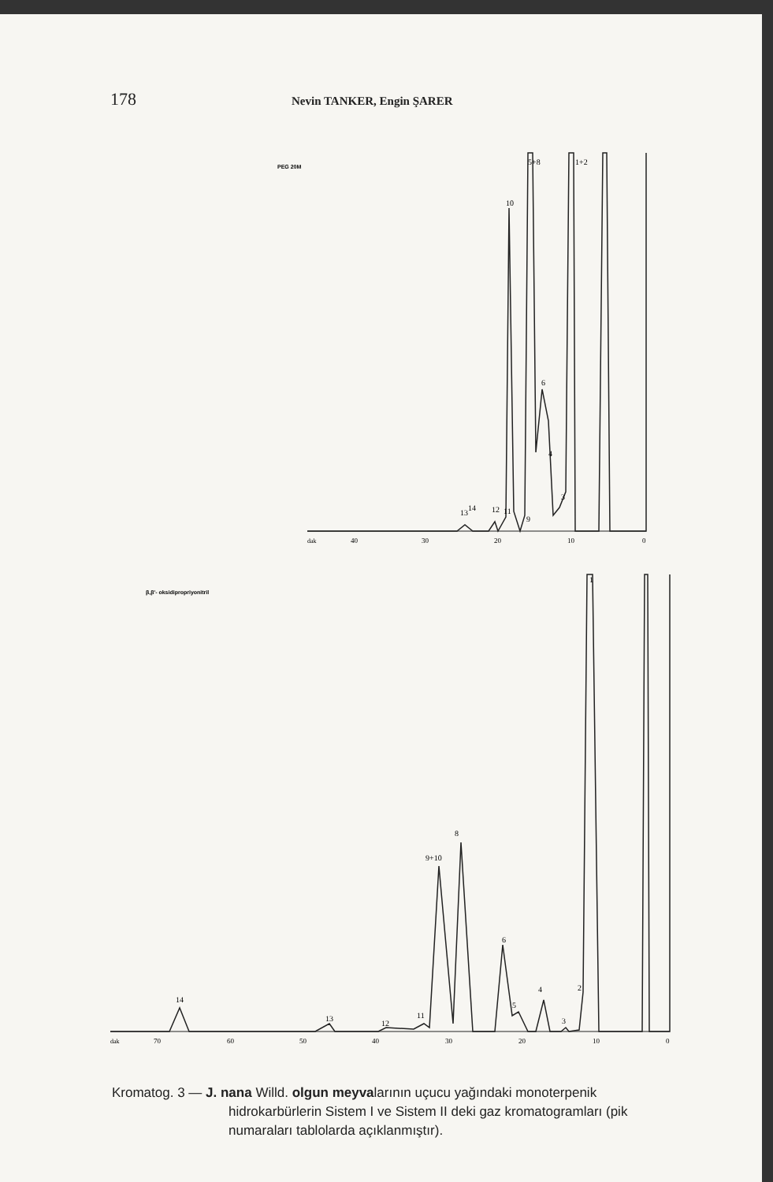178 Nevin TANKER, Engin ŞARER
PEG 20M
5+8
1+2
10
6
4
3
9
11
12
13
14
dak
40
30
20
10
0
β,β'- oksidipropriyonitril
1
2
3
4
5
6
8
9+10
11
12
13
14
dak
70
60
50
40
30
20
10
0
Kromatog. 3 — J. nana Willd. olgun meyvalarının uçucu yağındaki monoterpenik
hidrokarbürlerin Sistem I ve Sistem II deki gaz kromatogramları (pik numaraları tablolarda açıklanmıştır).